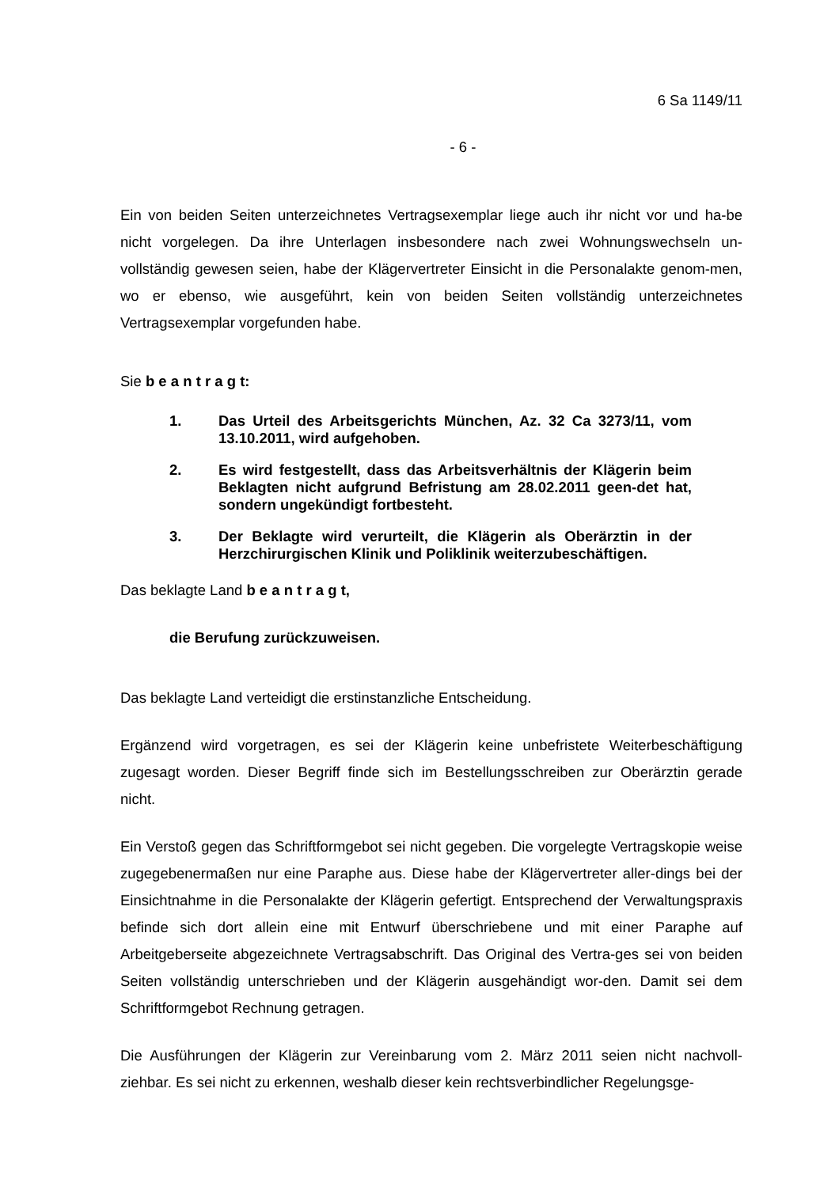6 Sa 1149/11
- 6 -
Ein von beiden Seiten unterzeichnetes Vertragsexemplar liege auch ihr nicht vor und ha-be nicht vorgelegen. Da ihre Unterlagen insbesondere nach zwei Wohnungswechseln un-vollständig gewesen seien, habe der Klägervertreter Einsicht in die Personalakte genom-men, wo er ebenso, wie ausgeführt, kein von beiden Seiten vollständig unterzeichnetes Vertragsexemplar vorgefunden habe.
Sie b e a n t r a g t:
1. Das Urteil des Arbeitsgerichts München, Az. 32 Ca 3273/11, vom 13.10.2011, wird aufgehoben.
2. Es wird festgestellt, dass das Arbeitsverhältnis der Klägerin beim Beklagten nicht aufgrund Befristung am 28.02.2011 geen-det hat, sondern ungekündigt fortbesteht.
3. Der Beklagte wird verurteilt, die Klägerin als Oberärztin in der Herzchirurgischen Klinik und Poliklinik weiterzubeschäftigen.
Das beklagte Land b e a n t r a g t,
die Berufung zurückzuweisen.
Das beklagte Land verteidigt die erstinstanzliche Entscheidung.
Ergänzend wird vorgetragen, es sei der Klägerin keine unbefristete Weiterbeschäftigung zugesagt worden. Dieser Begriff finde sich im Bestellungsschreiben zur Oberärztin gerade nicht.
Ein Verstoß gegen das Schriftformgebot sei nicht gegeben. Die vorgelegte Vertragskopie weise zugegebenermaßen nur eine Paraphe aus. Diese habe der Klägervertreter aller-dings bei der Einsichtnahme in die Personalakte der Klägerin gefertigt. Entsprechend der Verwaltungspraxis befinde sich dort allein eine mit Entwurf überschriebene und mit einer Paraphe auf Arbeitgeberseite abgezeichnete Vertragsabschrift. Das Original des Vertra-ges sei von beiden Seiten vollständig unterschrieben und der Klägerin ausgehändigt wor-den. Damit sei dem Schriftformgebot Rechnung getragen.
Die Ausführungen der Klägerin zur Vereinbarung vom 2. März 2011 seien nicht nachvoll-ziehbar. Es sei nicht zu erkennen, weshalb dieser kein rechtsverbindlicher Regelungsge-